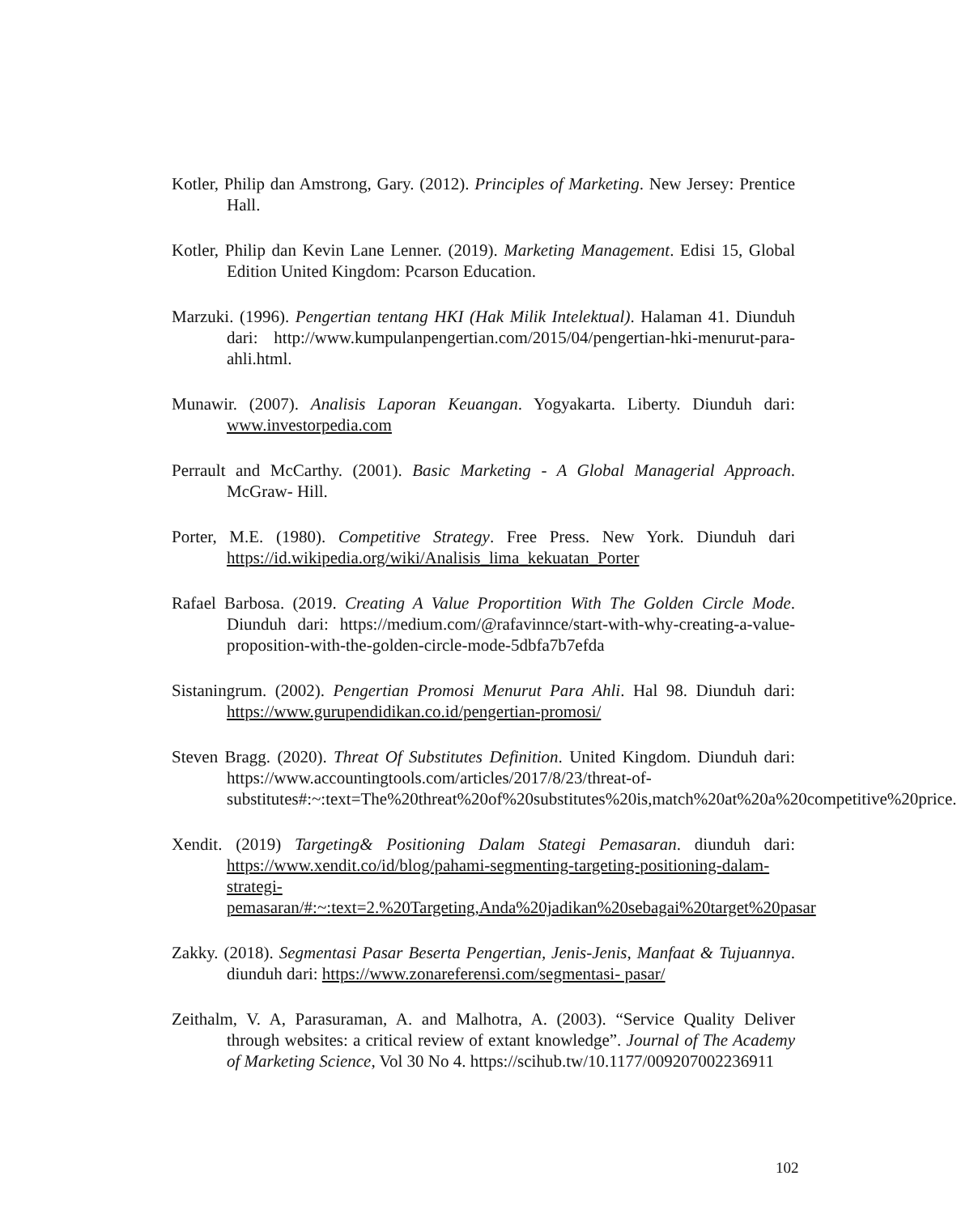Kotler, Philip dan Amstrong, Gary. (2012). Principles of Marketing. New Jersey: Prentice Hall.
Kotler, Philip dan Kevin Lane Lenner. (2019). Marketing Management. Edisi 15, Global Edition United Kingdom: Pcarson Education.
Marzuki. (1996). Pengertian tentang HKI (Hak Milik Intelektual). Halaman 41. Diunduh dari: http://www.kumpulanpengertian.com/2015/04/pengertian-hki-menurut-para-ahli.html.
Munawir. (2007). Analisis Laporan Keuangan. Yogyakarta. Liberty. Diunduh dari: www.investorpedia.com
Perrault and McCarthy. (2001). Basic Marketing - A Global Managerial Approach. McGraw- Hill.
Porter, M.E. (1980). Competitive Strategy. Free Press. New York. Diunduh dari https://id.wikipedia.org/wiki/Analisis_lima_kekuatan_Porter
Rafael Barbosa. (2019. Creating A Value Proportition With The Golden Circle Mode. Diunduh dari: https://medium.com/@rafavinnce/start-with-why-creating-a-value-proposition-with-the-golden-circle-mode-5dbfa7b7efda
Sistaningrum. (2002). Pengertian Promosi Menurut Para Ahli. Hal 98. Diunduh dari: https://www.gurupendidikan.co.id/pengertian-promosi/
Steven Bragg. (2020). Threat Of Substitutes Definition. United Kingdom. Diunduh dari: https://www.accountingtools.com/articles/2017/8/23/threat-of-substitutes#:~:text=The%20threat%20of%20substitutes%20is,match%20at%20a%20competitive%20price.
Xendit. (2019) Targeting& Positioning Dalam Stategi Pemasaran. diunduh dari: https://www.xendit.co/id/blog/pahami-segmenting-targeting-positioning-dalam-strategi-pemasaran/#:~:text=2.%20Targeting,Anda%20jadikan%20sebagai%20target%20pasar
Zakky. (2018). Segmentasi Pasar Beserta Pengertian, Jenis-Jenis, Manfaat & Tujuannya. diunduh dari: https://www.zonareferensi.com/segmentasi- pasar/
Zeithalm, V. A, Parasuraman, A. and Malhotra, A. (2003). “Service Quality Deliver through websites: a critical review of extant knowledge”. Journal of The Academy of Marketing Science, Vol 30 No 4. https://scihub.tw/10.1177/009207002236911
102